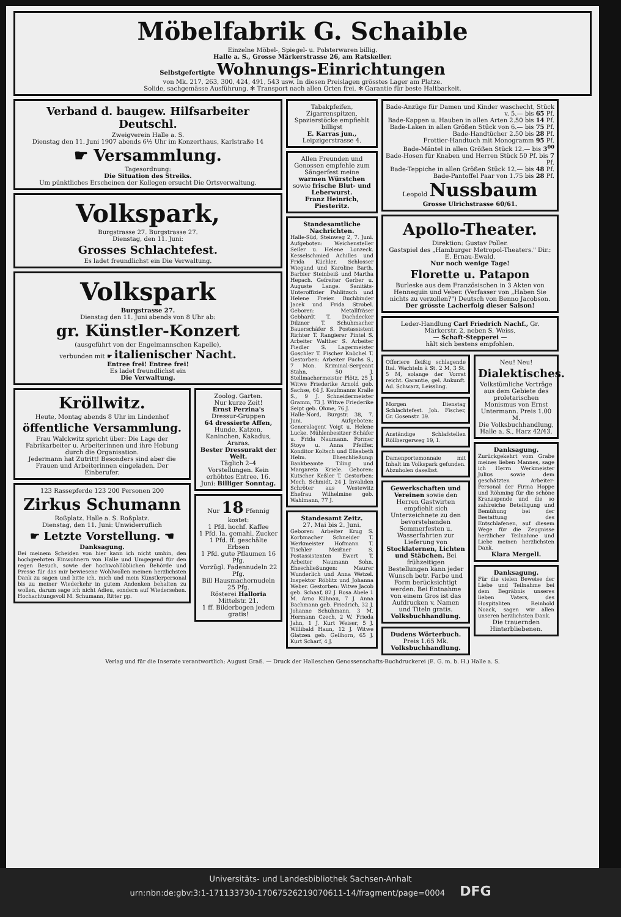Möbelfabrik G. Schaible
Einzelne Möbel-, Spiegel- u. Polsterwaren billig.
Halle a. S., Grosse Märkerstrasse 26, am Ratskeller.
Selbstgefertigte Wohnungs-Einrichtungen
von Mk. 217, 263, 300, 424, 491, 543 usw. In diesen Preislagen grösstes Lager am Platze.
Solide, sachgemässe Ausführung. ✻ Transport nach allen Orten frei. ✻ Garantie für beste Haltbarkeit.
Verband d. baugew. Hilfsarbeiter Deutschl.
Zweigverein Halle a. S.
Dienstag den 11. Juni 1907 abends 6½ Uhr im Konzerthaus, Karlstraße 14
☛ Versammlung.
Tagesordnung:
Die Situation des Streiks.
Um pünktliches Erscheinen der Kollegen ersucht Die Ortsverwaltung.
Volkspark,
Burgstrasse 27. Burgstrasse 27.
Dienstag, den 11. Juni:
Grosses Schlachtefest.
Es ladet freundlichst ein Die Verwaltung.
Volkspark
Burgstrasse 27.
Dienstag den 11. Juni abends von 8 Uhr ab:
gr. Künstler-Konzert
(ausgeführt von der Engelmannschen Kapelle),
verbunden mit ☛ italienischer Nacht.
Entree frei! Entree frei!
Es ladet freundlichst ein
Die Verwaltung.
Kröllwitz.
Heute, Montag abends 8 Uhr im Lindenhof
öffentliche Versammlung.
Frau Walckwitz spricht über: Die Lage der Fabrikarbeiter u. Arbeiterinnen und ihre Hebung durch die Organisation.
Jedermann hat Zutritt! Besonders sind aber die Frauen und Arbeiterinnen eingeladen. Der Einberufer.
123 Rassepferde 123 200 Personen 200
Zirkus Schumann
Roßplatz. Halle a. S. Roßplatz.
Dienstag, den 11. Juni: Unwiderruflich
☛ Letzte Vorstellung. ☚
Danksagung.
Bei meinem Scheiden von hier kann ich nicht umhin, den hochgeehrten Einwohnern von Halle und Umgegend für den regen Besuch, sowie der hochwohllöblichen Behörde und Presse für das mir bewiesene Wohlwollen meinen herzlichsten Dank zu sagen und bitte ich, mich und mein Künstlerpersonal bis zu meiner Wiederkehr in gutem Andenken behalten zu wollen, darum sage ich nicht Adieu, sondern auf Wiedersehen. Hochachtungsvoll M. Schumann, Ritter pp.
Zoolog. Garten.
Nur kurze Zeit!
Ernst Perzina's
Dressur-Gruppen
64 dressierte Affen,
Hunde, Katzen, Kaninchen, Kakadus, Araras.
Bester Dressurakt der Welt.
Täglich 2–4 Vorstellungen. Kein erhöhtes Entree. 16. Juni: Billiger Sonntag.
Nur 18 Pfennig kostet:
1 Pfd. hochf. Kaffee
1 Pfd. Ia. gemahl. Zucker
1 Pfd. ff. geschälte Erbsen
1 Pfd. gute Pflaumen 16 Pfg.
Vorzügl. Fadennudeln 22 Pfg.
Bill Hausmachernudeln 25 Pfg.
Rösterei Halloria Mittelstr. 21.
1 ff. Bilderbogen jedem gratis!
Tabakpfeifen, Zigarrenspitzen, Spazierstöcke empfiehlt billigst
E. Karras jun., Leipzigerstrasse 4.
Allen Freunden und Genossen empfehle zum Sängerfest meine warmen Würstchen sowie frische Blut- und Leberwurst.
Franz Heinrich, Piesteritz.
Standesamtliche Nachrichten.
Halle-Süd, Steinweg 2, 7. Juni. Aufgeboten: Weichensteller Seiler u. Helene Lonzeck. Kesselschmied Achilles und Frida Küchler. Schlosser Wiegand und Karoline Barth. Barbier Steinbeiß und Martha Hepach. Gefreiter Gerber u. Auguste Lange. Sanitäts-Unteroffizier Pahlitzsch und Helene Freier. Buchbinder Jacek und Frida Strobel. Geboren: Metallfräser Gebhardt T. Dachdecker Dilzner T. Schuhmacher Bauerschäfer S. Postassistent Richter T. Rangierer Pintel S. Arbeiter Walther S. Arbeiter Fiedler S. Lagermeister Goschler T. Fischer Knöchel T. Gestorben: Arbeiter Fuchs S., 7 Mon. Kriminal-Sergeant Stahn, 50 J. Stellmachermeister Plötz, 25 J. Witwe Friederike Arnold geb. Sachse, 64 J. Kaufmanns Kralle S., 9 J. Schneidermeister Gramm, 73 J. Witwe Friederike Seipt geb. Ohme, 76 J.
Halle-Nord, Burgstr. 38, 7. Juni. Aufgeboten: Generalagent Voigt u. Helene Lucke. Mühlenbesitzer Schäfer u. Frida Naumann. Former Stoye u. Anna Pfeiffer. Konditor Koltsch und Elisabeth Helm. Eheschließung: Bankbeamte Tiling und Margareta Kriele. Geboren: Kutscher Keßler T. Gestorben: Mech. Schmidt, 24 J. Invaliden Schröter aus Westewitz Ehefrau Wilhelmine geb. Wahlmann, 77 J.
Standesamt Zeitz.
27. Mai bis 2. Juni.
Geboren: Arbeiter Krug S. Korbmacher Schneider T. Werkmeister Hofmann T. Tischler Meißner S. Postassistenten Ewert T. Arbeiter Naumann Sohn. Eheschließungen: Maurer Wunderlich und Anna Wetzel. Inspektor Röblitz und Johanna Weber. Gestorben: Witwe Jacob geb. Schaaf, 82 J. Rosa Abele 1 M. Arno Kühnau, 7 J. Anna Bachmann geb. Friedrich, 32 J. Johanne Schuhmann, 3 M. Hermann Czech, 2 W. Frieda Jahn, 1 J. Kurt Weiser, 5 J. Willibald Haun, 12 J. Witwe Glatzen geb. Gellhorn, 65 J. Kurt Scharf, 4 J.
Bade-Anzüge für Damen und Kinder waschecht, Stück v. 5.— bis 65 Pf.
Bade-Kappen u. Hauben in allen Arten 2.50 bis 14 Pf.
Bade-Laken in allen Größen Stück von 6.— bis 75 Pf.
Bade-Handtücher 2.50 bis 28 Pf.
Frottier-Handtuch mit Monogramm 95 Pf.
Bade-Mäntel in allen Größen Stück 12.— bis 3<sup>00</sup>
Bade-Hosen für Knaben und Herren Stück 50 Pf. bis 7 Pf.
Bade-Teppiche in allen Größen Stück 12.— bis 48 Pf.
Bade-Pantoffel Paar von 1.75 bis 28 Pf.
Leopold Nussbaum
Grosse Ulrichstrasse 60/61.
Apollo-Theater.
Direktion: Gustav Poller.
Gastspiel des „Hamburger Metropol-Theaters." Dir.: E. Ernau-Ewald.
Nur noch wenige Tage!
Florette u. Patapon
Burleske aus dem Französischen in 3 Akten von Hennequin und Veber. (Verfasser von „Haben Sie nichts zu verzollen?") Deutsch von Benno Jacobson.
Der grösste Lacherfolg dieser Saison!
Leder-Handlung Carl Friedrich Nachf., Gr. Märkerstr. 2, neben S. Weiss,
— Schaft-Stepperei —
hält sich bestens empfohlen.
Offeriere fleißig schlagende Ital. Wachteln à St. 2 M, 3 St. 5 M, solange der Vorrat reicht. Garantie, gel. Ankunft. Ad. Schwarz, Leissling.
Morgen Dienstag Schlachtefest. Joh. Fischer, Gr. Gosenstr. 39.
Anständige Schlafstellen Röllbergerweg 19, I.
Damenportemonnaie mit Inhalt im Volkspark gefunden. Abzuholen daselbst.
Gewerkschaften und Vereinen sowie den Herren Gastwirten empfiehlt sich Unterzeichnete zu den bevorstehenden Sommerfesten u. Wasserfahrten zur Lieferung von Stocklaternen, Lichten und Stäbchen. Bei frühzeitigen Bestellungen kann jeder Wunsch betr. Farbe und Form berücksichtigt werden. Bei Entnahme von einem Gros ist das Aufdrucken v. Namen und Titeln gratis. Volksbuchhandlung.
Dudens Wörterbuch.
Preis 1.65 Mk.
Volksbuchhandlung.
Neu! Neu!
Dialektisches.
Volkstümliche Vorträge aus dem Gebiete des proletarischen Monismus von Ernst Untermann. Preis 1.00 M.
Die Volksbuchhandlung, Halle a. S., Harz 42/43.
Danksagung.
Zurückgekehrt vom Grabe meines lieben Mannes, sage ich Herrn Werkmeister Julius sowie dem geschätzten Arbeiter-Personal der Firma Hoppe und Röhming für die schöne Kranzspende und die so zahlreiche Beteiligung und Bemühung bei der Bestattung des Entschlafenen, auf diesem Wege für die Zeugnisse herzlicher Teilnahme und Liebe meinen herzlichsten Dank.
Klara Mergell.
Danksagung.
Für die vielen Beweise der Liebe und Teilnahme bei dem Begräbnis unseres lieben Vaters, des Hospitaliten Reinhold Noack, sagen wir allen unseren herzlichsten Dank.
Die trauernden Hinterbliebenen.
Verlag und für die Inserate verantwortlich: August Graß. — Druck der Halleschen Genossenschafts-Buchdruckerei (E. G. m. b. H.) Halle a. S.
Universitäts- und Landesbibliothek Sachsen-Anhalt
urn:nbn:de:gbv:3:1-171133730-17067526219070611-14/fragment/page=0004 DFG